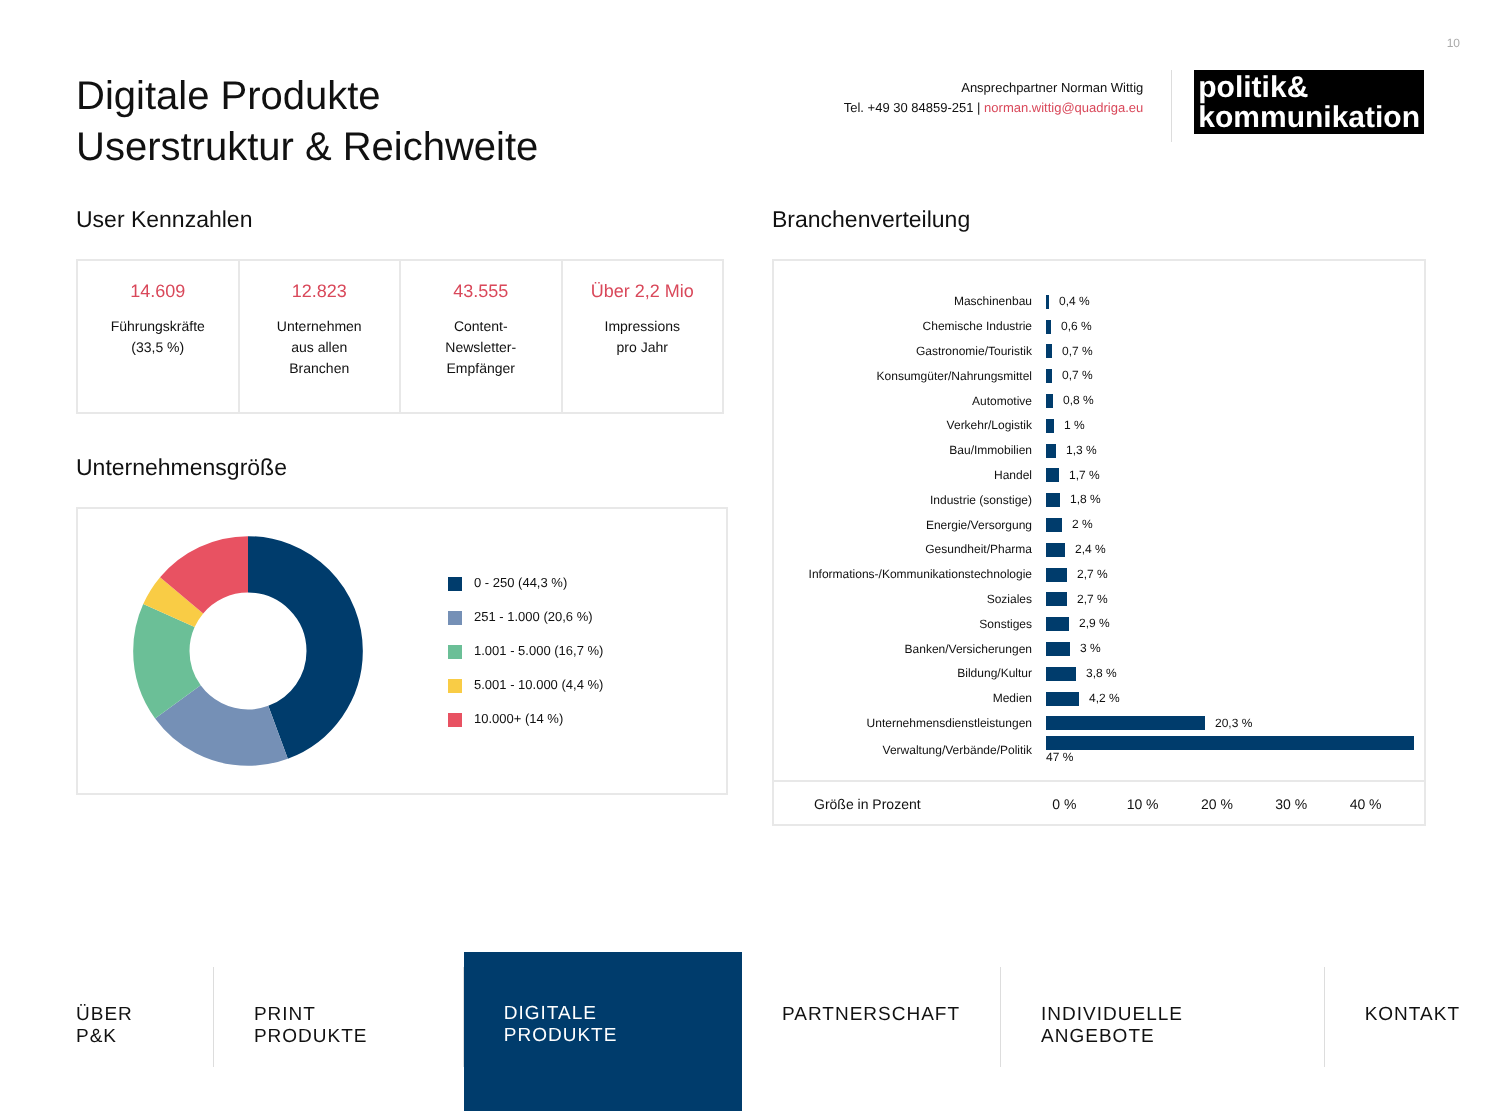10
Digitale Produkte
Userstruktur & Reichweite
Ansprechpartner Norman Wittig
Tel. +49 30 84859-251 | norman.wittig@quadriga.eu
politik&
kommunikation
User Kennzahlen
| 14.609 Führungskräfte (33,5 %) | 12.823 Unternehmen aus allen Branchen | 43.555 Content- Newsletter- Empfänger | Über 2,2 Mio Impressions pro Jahr |
Unternehmensgröße
0 - 250 (44,3 %)
251 - 1.000 (20,6 %)
1.001 - 5.000 (16,7 %)
5.001 - 10.000 (4,4 %)
10.000+ (14 %)
Branchenverteilung
| Maschinenbau | 0,4 % |
| Chemische Industrie | 0,6 % |
| Gastronomie/Touristik | 0,7 % |
| Konsumgüter/Nahrungsmittel | 0,7 % |
| Automotive | 0,8 % |
| Verkehr/Logistik | 1 % |
| Bau/Immobilien | 1,3 % |
| Handel | 1,7 % |
| Industrie (sonstige) | 1,8 % |
| Energie/Versorgung | 2 % |
| Gesundheit/Pharma | 2,4 % |
| Informations-/Kommunikationstechnologie | 2,7 % |
| Soziales | 2,7 % |
| Sonstiges | 2,9 % |
| Banken/Versicherungen | 3 % |
| Bildung/Kultur | 3,8 % |
| Medien | 4,2 % |
| Unternehmensdienstleistungen | 20,3 % |
| Verwaltung/Verbände/Politik | 47 % |
Größe in Prozent 0 % 10 % 20 % 30 % 40 %
ÜBER P&K PRINT PRODUKTE
DIGITALE PRODUKTE
PARTNERSCHAFT INDIVIDUELLE ANGEBOTE KONTAKT